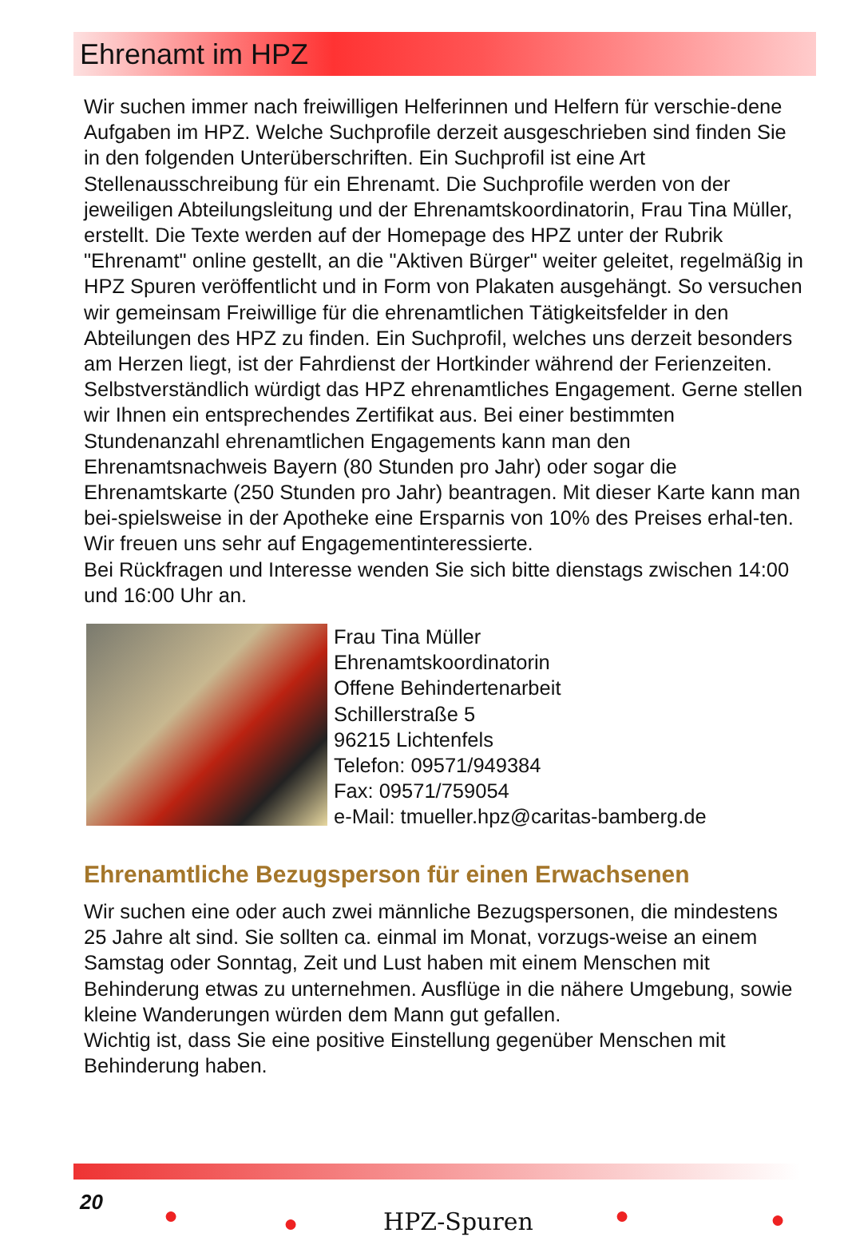Ehrenamt im HPZ
Wir suchen immer nach freiwilligen Helferinnen und Helfern für verschie-dene Aufgaben im HPZ. Welche Suchprofile derzeit ausgeschrieben sind finden Sie in den folgenden Unterüberschriften. Ein Suchprofil ist eine Art Stellenausschreibung für ein Ehrenamt. Die Suchprofile werden von der jeweiligen Abteilungsleitung und der Ehrenamtskoordinatorin, Frau Tina Müller, erstellt. Die Texte werden auf der Homepage des HPZ unter der Rubrik "Ehrenamt" online gestellt, an die "Aktiven Bürger" weiter geleitet, regelmäßig in HPZ Spuren veröffentlicht und in Form von Plakaten ausgehängt. So versuchen wir gemeinsam Freiwillige für die ehrenamtlichen Tätigkeitsfelder in den Abteilungen des HPZ zu finden. Ein Suchprofil, welches uns derzeit besonders am Herzen liegt, ist der Fahrdienst der Hortkinder während der Ferienzeiten. Selbstverständlich würdigt das HPZ ehrenamtliches Engagement. Gerne stellen wir Ihnen ein entsprechendes Zertifikat aus. Bei einer bestimmten Stundenanzahl ehrenamtlichen Engagements kann man den Ehrenamtsnachweis Bayern (80 Stunden pro Jahr) oder sogar die Ehrenamtskarte (250 Stunden pro Jahr) beantragen. Mit dieser Karte kann man bei-spielsweise in der Apotheke eine Ersparnis von 10% des Preises erhal-ten. Wir freuen uns sehr auf Engagementinteressierte.
Bei Rückfragen und Interesse wenden Sie sich bitte dienstags zwischen 14:00 und 16:00 Uhr an.
Frau Tina Müller
Ehrenamtskoordinatorin
Offene Behindertenarbeit
Schillerstraße 5
96215 Lichtenfels
Telefon: 09571/949384
Fax: 09571/759054
e-Mail: tmueller.hpz@caritas-bamberg.de
Ehrenamtliche Bezugsperson für einen Erwachsenen
Wir suchen eine oder auch zwei männliche Bezugspersonen, die mindestens 25 Jahre alt sind. Sie sollten ca. einmal im Monat, vorzugs-weise an einem Samstag oder Sonntag, Zeit und Lust haben mit einem Menschen mit Behinderung etwas zu unternehmen. Ausflüge in die nähere Umgebung, sowie kleine Wanderungen würden dem Mann gut gefallen.
Wichtig ist, dass Sie eine positive Einstellung gegenüber Menschen mit Behinderung haben.
20 ● ● HPZ-Spuren ● ●